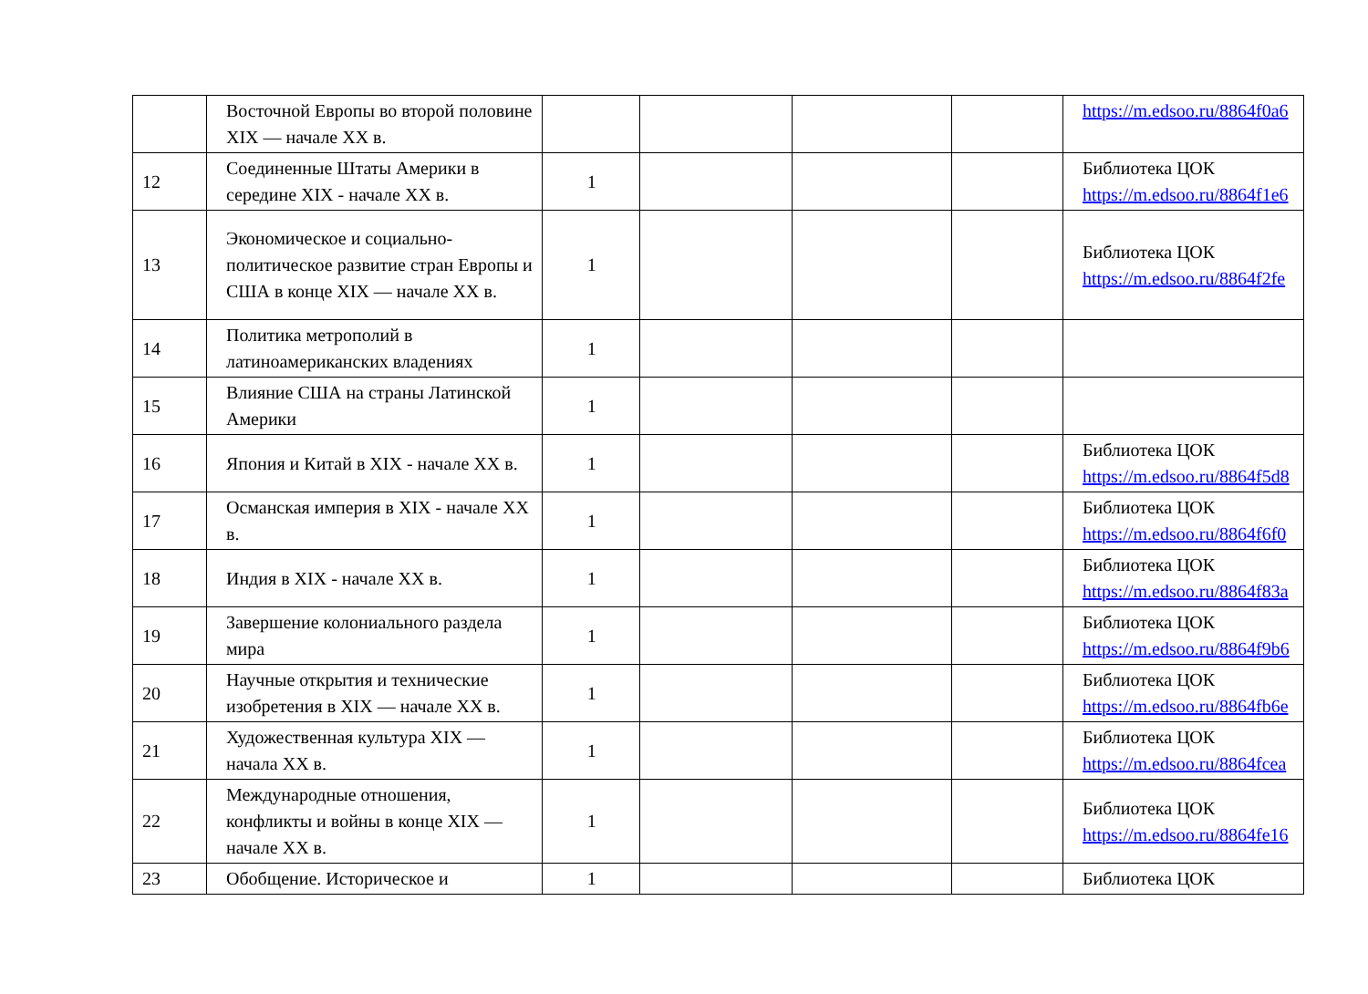| | Восточной Европы во второй половине XIX — начале XX в. | | | | | https://m.edsoo.ru/8864f0a6 |
| 12 | Соединенные Штаты Америки в середине XIX - начале XX в. | 1 | | | | Библиотека ЦОК https://m.edsoo.ru/8864f1e6 |
| 13 | Экономическое и социально-политическое развитие стран Европы и США в конце XIX — начале XX в. | 1 | | | | Библиотека ЦОК https://m.edsoo.ru/8864f2fe |
| 14 | Политика метрополий в латиноамериканских владениях | 1 | | | | |
| 15 | Влияние США на страны Латинской Америки | 1 | | | | |
| 16 | Япония и Китай в XIX - начале XX в. | 1 | | | | Библиотека ЦОК https://m.edsoo.ru/8864f5d8 |
| 17 | Османская империя в XIX - начале XX в. | 1 | | | | Библиотека ЦОК https://m.edsoo.ru/8864f6f0 |
| 18 | Индия в XIX - начале XX в. | 1 | | | | Библиотека ЦОК https://m.edsoo.ru/8864f83a |
| 19 | Завершение колониального раздела мира | 1 | | | | Библиотека ЦОК https://m.edsoo.ru/8864f9b6 |
| 20 | Научные открытия и технические изобретения в XIX — начале XX в. | 1 | | | | Библиотека ЦОК https://m.edsoo.ru/8864fb6e |
| 21 | Художественная культура XIX — начала XX в. | 1 | | | | Библиотека ЦОК https://m.edsoo.ru/8864fcea |
| 22 | Международные отношения, конфликты и войны в конце XIX — начале XX в. | 1 | | | | Библиотека ЦОК https://m.edsoo.ru/8864fe16 |
| 23 | Обобщение. Историческое и | 1 | | | | Библиотека ЦОК |